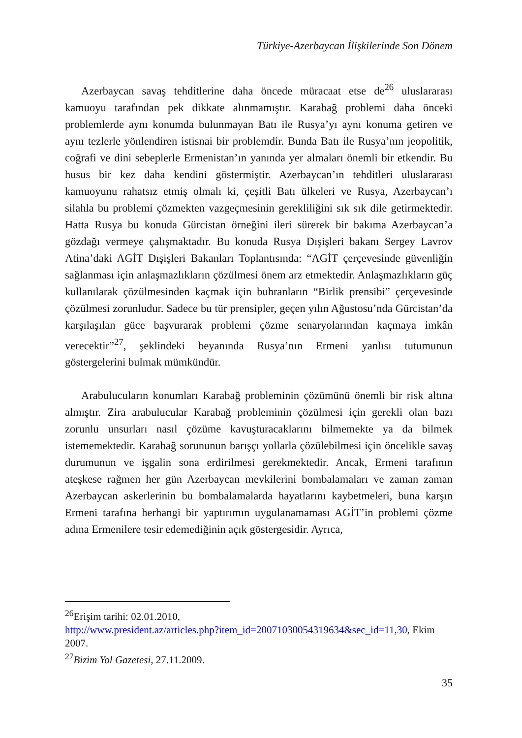Türkiye-Azerbaycan İlişkilerinde Son Dönem
Azerbaycan savaş tehditlerine daha öncede müracaat etse de<sup>26</sup> uluslararası kamuoyu tarafından pek dikkate alınmamıştır. Karabağ problemi daha önceki problemlerde aynı konumda bulunmayan Batı ile Rusya’yı aynı konuma getiren ve aynı tezlerle yönlendiren istisnai bir problemdir. Bunda Batı ile Rusya’nın jeopolitik, coğrafi ve dini sebeplerle Ermenistan’ın yanında yer almaları önemli bir etkendir. Bu husus bir kez daha kendini göstermiştir. Azerbaycan’ın tehditleri uluslararası kamuoyunu rahatsız etmiş olmalı ki, çeşitli Batı ülkeleri ve Rusya, Azerbaycan’ı silahla bu problemi çözmekten vazgeçmesinin gerekliliğini sık sık dile getirmektedir. Hatta Rusya bu konuda Gürcistan örneğini ileri sürerek bir bakıma Azerbaycan’a gözdağı vermeye çalışmaktadır. Bu konuda Rusya Dışişleri bakanı Sergey Lavrov Atina’daki AGİT Dışişleri Bakanları Toplantısında: “AGİT çerçevesinde güvenliğin sağlanması için anlaşmazlıkların çözülmesi önem arz etmektedir. Anlaşmazlıkların güç kullanılarak çözülmesinden kaçmak için buhranların “Birlik prensibi” çerçevesinde çözülmesi zorunludur. Sadece bu tür prensipler, geçen yılın Ağustosu’nda Gürcistan’da karşılaşılan güce başvurarak problemi çözme senaryolarından kaçmaya imkân verecektir”<sup>27</sup>, şeklindeki beyanında Rusya’nın Ermeni yanlısı tutumunun göstergelerini bulmak mümkündür.
Arabulucuların konumları Karabağ probleminin çözümünü önemli bir risk altına almıştır. Zira arabulucular Karabağ probleminin çözülmesi için gerekli olan bazı zorunlu unsurları nasıl çözüme kavuşturacaklarını bilmemekte ya da bilmek istememektedir. Karabağ sorununun barışçı yollarla çözülebilmesi için öncelikle savaş durumunun ve işgalin sona erdirilmesi gerekmektedir. Ancak, Ermeni tarafının ateşkese rağmen her gün Azerbaycan mevkilerini bombalamaları ve zaman zaman Azerbaycan askerlerinin bu bombalamalarda hayatlarını kaybetmeleri, buna karşın Ermeni tarafına herhangi bir yaptırımın uygulanamaması AGİT’in problemi çözme adına Ermenilere tesir edemediğinin açık göstergesidir. Ayrıca,
<sup>26</sup> Erişim tarihi: 02.01.2010,
http://www.president.az/articles.php?item_id=20071030054319634&sec_id=11,30, Ekim 2007.
<sup>27</sup> Bizim Yol Gazetesi, 27.11.2009.
35